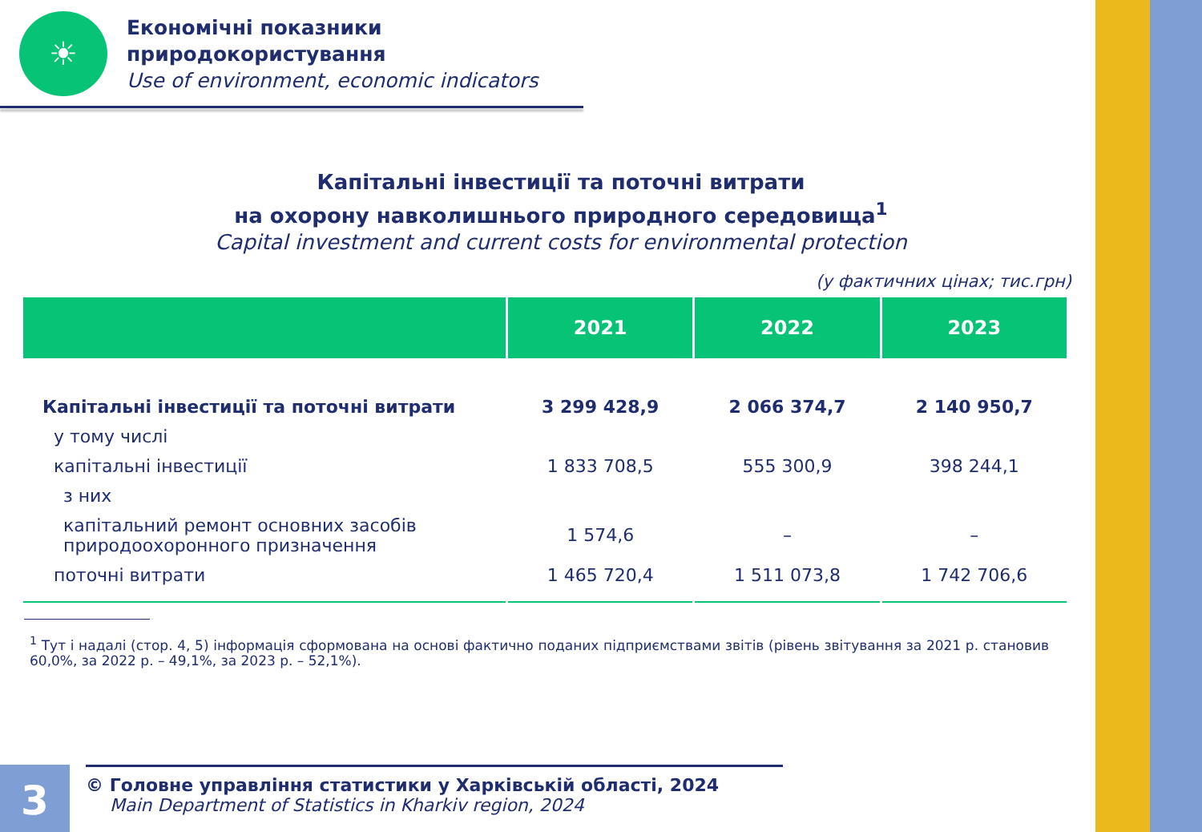☀
Економічні показники
природокористування
Use of environment, economic indicators
Капітальні інвестиції та поточні витрати
на охорону навколишнього природного середовища<sup>1</sup>
Capital investment and current costs for environmental protection
(у фактичних цінах; тис.грн)
| | 2021 | 2022 | 2023 |
| --- | --- | --- | --- |
| Капітальні інвестиції та поточні витрати | 3 299 428,9 | 2 066 374,7 | 2 140 950,7 |
| у тому числі | | | |
| капітальні інвестиції | 1 833 708,5 | 555 300,9 | 398 244,1 |
| з них | | | |
| капітальний ремонт основних засобів природоохоронного призначення | 1 574,6 | – | – |
| поточні витрати | 1 465 720,4 | 1 511 073,8 | 1 742 706,6 |
<sup>1</sup> Тут і надалі (стор. 4, 5) інформація сформована на основі фактично поданих підприємствами звітів (рівень звітування за 2021 р. становив 60,0%, за 2022 р. – 49,1%, за 2023 р. – 52,1%).
3
© Головне управління статистики у Харківській області, 2024
Main Department of Statistics in Kharkiv region, 2024